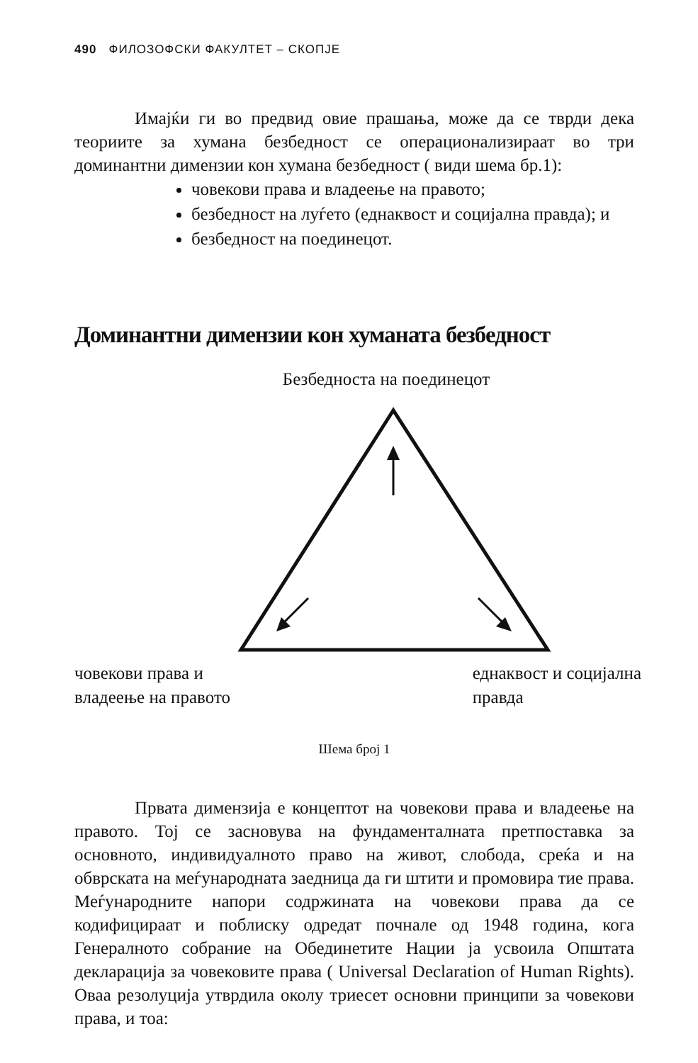490 ФИЛОЗОФСКИ ФАКУЛТЕТ – СКОПЈЕ
Имајќи ги во предвид овие прашања, може да се тврди дека теориите за хумана безбедност се операционализираат во три доминантни димензии кон хумана безбедност ( види шема бр.1):
човекови права и владеење на правото;
безбедност на луѓето (еднаквост и социјална правда); и
безбедност на поединецот.
Доминантни димензии кон хуманата безбедност
Безбедноста на поединецот
човекови права и
владеење на правото
еднаквост и социјална
правда
Шема број 1
Првата димензија е концептот на човекови права и владеење на правото. Тој се засновува на фундаменталната претпоставка за основното, индивидуалното право на живот, слобода, среќа и на обврската на меѓународната заедница да ги штити и промовира тие права. Меѓународните напори содржината на човекови права да се кодифицираат и поблиску одредат почнале од 1948 година, кога Генералното собрание на Обединетите Нации ја усвоила Општата декларација за човековите права ( Universal Declaration of Human Rights). Оваа резолуција утврдила околу триесет основни принципи за човекови права, и тоа: